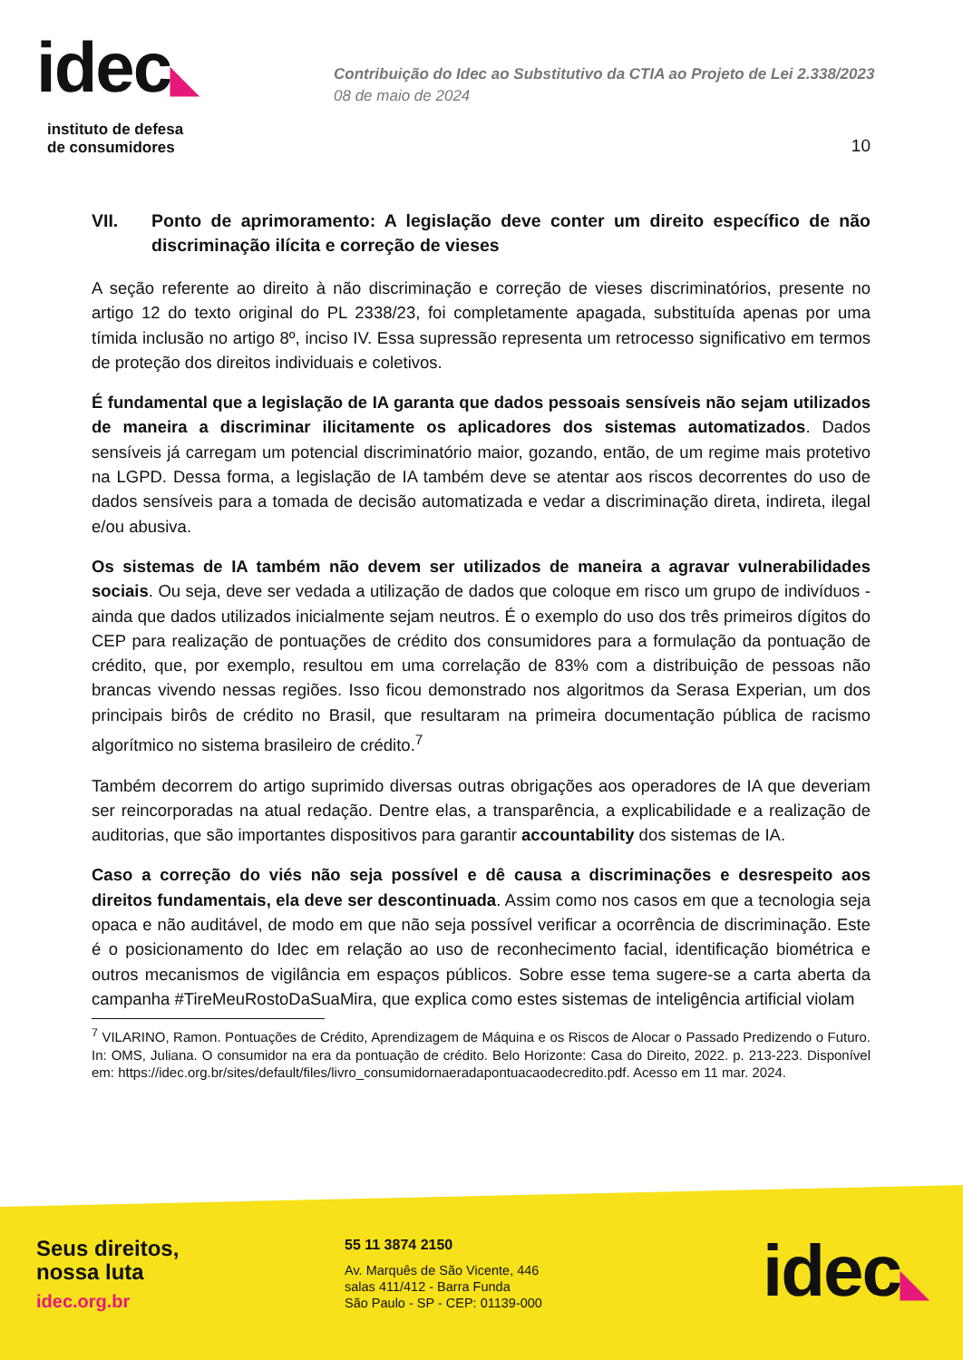idec◣
instituto de defesa
de consumidores
Contribuição do Idec ao Substitutivo da CTIA ao Projeto de Lei 2.338/2023
08 de maio de 2024
10
VII. Ponto de aprimoramento: A legislação deve conter um direito específico de não discriminação ilícita e correção de vieses
A seção referente ao direito à não discriminação e correção de vieses discriminatórios, presente no artigo 12 do texto original do PL 2338/23, foi completamente apagada, substituída apenas por uma tímida inclusão no artigo 8º, inciso IV. Essa supressão representa um retrocesso significativo em termos de proteção dos direitos individuais e coletivos.
É fundamental que a legislação de IA garanta que dados pessoais sensíveis não sejam utilizados de maneira a discriminar ilicitamente os aplicadores dos sistemas automatizados. Dados sensíveis já carregam um potencial discriminatório maior, gozando, então, de um regime mais protetivo na LGPD. Dessa forma, a legislação de IA também deve se atentar aos riscos decorrentes do uso de dados sensíveis para a tomada de decisão automatizada e vedar a discriminação direta, indireta, ilegal e/ou abusiva.
Os sistemas de IA também não devem ser utilizados de maneira a agravar vulnerabilidades sociais. Ou seja, deve ser vedada a utilização de dados que coloque em risco um grupo de indivíduos - ainda que dados utilizados inicialmente sejam neutros. É o exemplo do uso dos três primeiros dígitos do CEP para realização de pontuações de crédito dos consumidores para a formulação da pontuação de crédito, que, por exemplo, resultou em uma correlação de 83% com a distribuição de pessoas não brancas vivendo nessas regiões. Isso ficou demonstrado nos algoritmos da Serasa Experian, um dos principais birôs de crédito no Brasil, que resultaram na primeira documentação pública de racismo algorítmico no sistema brasileiro de crédito.<sup>7</sup>
Também decorrem do artigo suprimido diversas outras obrigações aos operadores de IA que deveriam ser reincorporadas na atual redação. Dentre elas, a transparência, a explicabilidade e a realização de auditorias, que são importantes dispositivos para garantir accountability dos sistemas de IA.
Caso a correção do viés não seja possível e dê causa a discriminações e desrespeito aos direitos fundamentais, ela deve ser descontinuada. Assim como nos casos em que a tecnologia seja opaca e não auditável, de modo em que não seja possível verificar a ocorrência de discriminação. Este é o posicionamento do Idec em relação ao uso de reconhecimento facial, identificação biométrica e outros mecanismos de vigilância em espaços públicos. Sobre esse tema sugere-se a carta aberta da campanha #TireMeuRostoDaSuaMira, que explica como estes sistemas de inteligência artificial violam
<sup>7</sup> VILARINO, Ramon. Pontuações de Crédito, Aprendizagem de Máquina e os Riscos de Alocar o Passado Predizendo o Futuro. In: OMS, Juliana. O consumidor na era da pontuação de crédito. Belo Horizonte: Casa do Direito, 2022. p. 213-223. Disponível em: https://idec.org.br/sites/default/files/livro_consumidornaeradapontuacaodecredito.pdf. Acesso em 11 mar. 2024.
Seus direitos,
nossa luta
idec.org.br
55 11 3874 2150
Av. Marquês de São Vicente, 446
salas 411/412 - Barra Funda
São Paulo - SP - CEP: 01139-000
idec◣